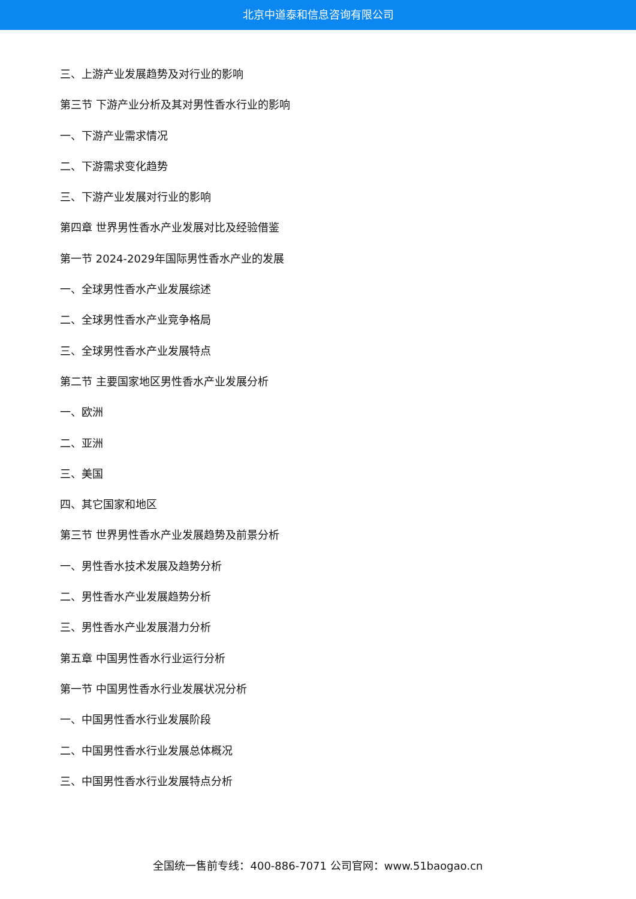北京中道泰和信息咨询有限公司
三、上游产业发展趋势及对行业的影响
第三节 下游产业分析及其对男性香水行业的影响
一、下游产业需求情况
二、下游需求变化趋势
三、下游产业发展对行业的影响
第四章 世界男性香水产业发展对比及经验借鉴
第一节 2024-2029年国际男性香水产业的发展
一、全球男性香水产业发展综述
二、全球男性香水产业竞争格局
三、全球男性香水产业发展特点
第二节 主要国家地区男性香水产业发展分析
一、欧洲
二、亚洲
三、美国
四、其它国家和地区
第三节 世界男性香水产业发展趋势及前景分析
一、男性香水技术发展及趋势分析
二、男性香水产业发展趋势分析
三、男性香水产业发展潜力分析
第五章 中国男性香水行业运行分析
第一节 中国男性香水行业发展状况分析
一、中国男性香水行业发展阶段
二、中国男性香水行业发展总体概况
三、中国男性香水行业发展特点分析
全国统一售前专线：400-886-7071 公司官网：www.51baogao.cn